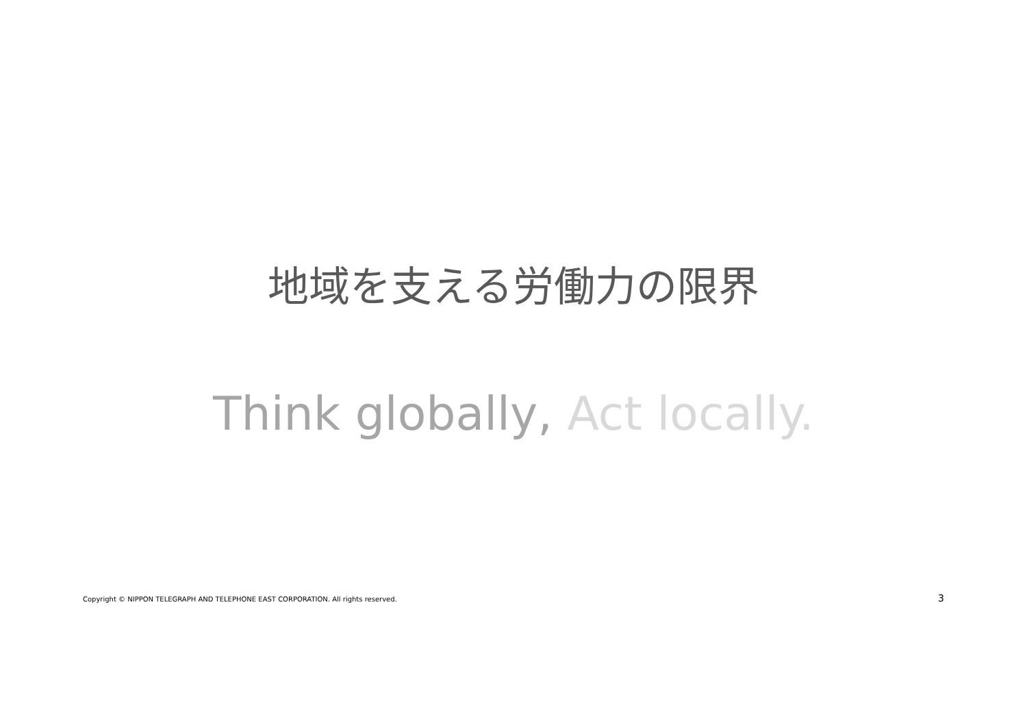地域を支える労働力の限界
Think globally, Act locally.
Copyright © NIPPON TELEGRAPH AND TELEPHONE EAST CORPORATION. All rights reserved.
3